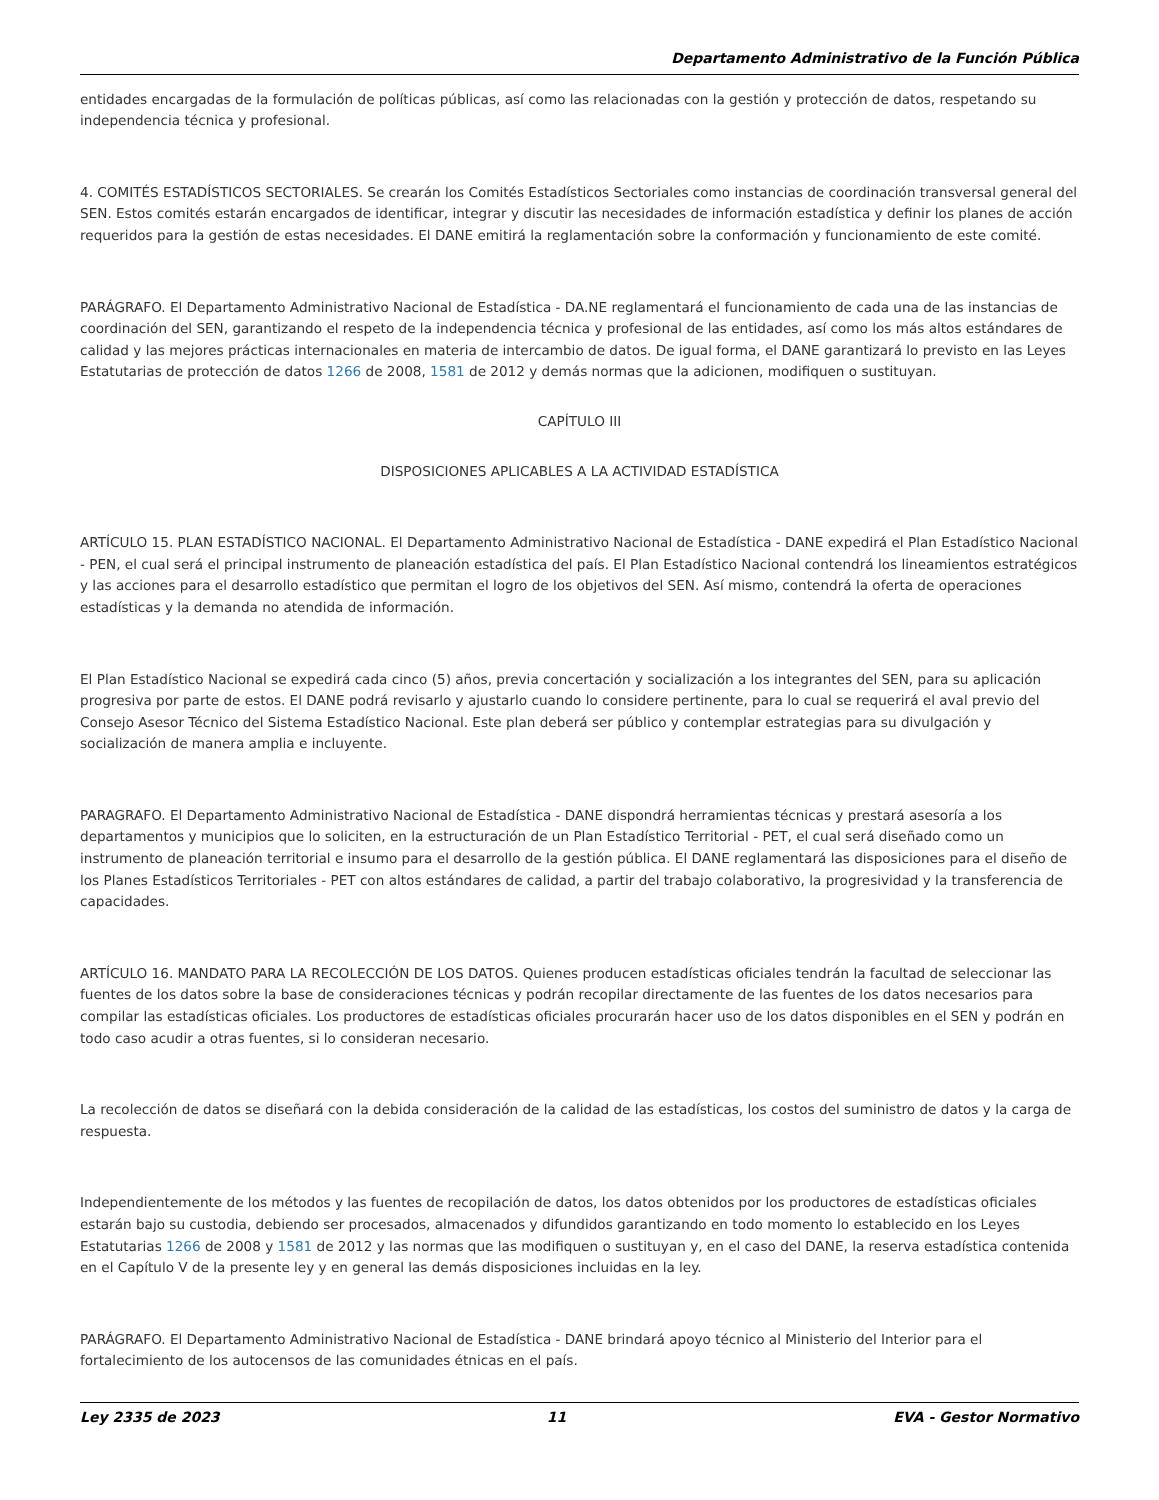Departamento Administrativo de la Función Pública
entidades encargadas de la formulación de políticas públicas, así como las relacionadas con la gestión y protección de datos, respetando su independencia técnica y profesional.
4. COMITÉS ESTADÍSTICOS SECTORIALES. Se crearán los Comités Estadísticos Sectoriales como instancias de coordinación transversal general del SEN. Estos comités estarán encargados de identificar, integrar y discutir las necesidades de información estadística y definir los planes de acción requeridos para la gestión de estas necesidades. El DANE emitirá la reglamentación sobre la conformación y funcionamiento de este comité.
PARÁGRAFO. El Departamento Administrativo Nacional de Estadística - DA.NE reglamentará el funcionamiento de cada una de las instancias de coordinación del SEN, garantizando el respeto de la independencia técnica y profesional de las entidades, así como los más altos estándares de calidad y las mejores prácticas internacionales en materia de intercambio de datos. De igual forma, el DANE garantizará lo previsto en las Leyes Estatutarias de protección de datos 1266 de 2008, 1581 de 2012 y demás normas que la adicionen, modifiquen o sustituyan.
CAPÍTULO III
DISPOSICIONES APLICABLES A LA ACTIVIDAD ESTADÍSTICA
ARTÍCULO 15. PLAN ESTADÍSTICO NACIONAL. El Departamento Administrativo Nacional de Estadística - DANE expedirá el Plan Estadístico Nacional - PEN, el cual será el principal instrumento de planeación estadística del país. El Plan Estadístico Nacional contendrá los lineamientos estratégicos y las acciones para el desarrollo estadístico que permitan el logro de los objetivos del SEN. Así mismo, contendrá la oferta de operaciones estadísticas y la demanda no atendida de información.
El Plan Estadístico Nacional se expedirá cada cinco (5) años, previa concertación y socialización a los integrantes del SEN, para su aplicación progresiva por parte de estos. El DANE podrá revisarlo y ajustarlo cuando lo considere pertinente, para lo cual se requerirá el aval previo del Consejo Asesor Técnico del Sistema Estadístico Nacional. Este plan deberá ser público y contemplar estrategias para su divulgación y socialización de manera amplia e incluyente.
PARAGRAFO. El Departamento Administrativo Nacional de Estadística - DANE dispondrá herramientas técnicas y prestará asesoría a los departamentos y municipios que lo soliciten, en la estructuración de un Plan Estadístico Territorial - PET, el cual será diseñado como un instrumento de planeación territorial e insumo para el desarrollo de la gestión pública. El DANE reglamentará las disposiciones para el diseño de los Planes Estadísticos Territoriales - PET con altos estándares de calidad, a partir del trabajo colaborativo, la progresividad y la transferencia de capacidades.
ARTÍCULO 16. MANDATO PARA LA RECOLECCIÓN DE LOS DATOS. Quienes producen estadísticas oficiales tendrán la facultad de seleccionar las fuentes de los datos sobre la base de consideraciones técnicas y podrán recopilar directamente de las fuentes de los datos necesarios para compilar las estadísticas oficiales. Los productores de estadísticas oficiales procurarán hacer uso de los datos disponibles en el SEN y podrán en todo caso acudir a otras fuentes, si lo consideran necesario.
La recolección de datos se diseñará con la debida consideración de la calidad de las estadísticas, los costos del suministro de datos y la carga de respuesta.
Independientemente de los métodos y las fuentes de recopilación de datos, los datos obtenidos por los productores de estadísticas oficiales estarán bajo su custodia, debiendo ser procesados, almacenados y difundidos garantizando en todo momento lo establecido en los Leyes Estatutarias 1266 de 2008 y 1581 de 2012 y las normas que las modifiquen o sustituyan y, en el caso del DANE, la reserva estadística contenida en el Capítulo V de la presente ley y en general las demás disposiciones incluidas en la ley.
PARÁGRAFO. El Departamento Administrativo Nacional de Estadística - DANE brindará apoyo técnico al Ministerio del Interior para el fortalecimiento de los autocensos de las comunidades étnicas en el país.
Ley 2335 de 2023 11 EVA - Gestor Normativo